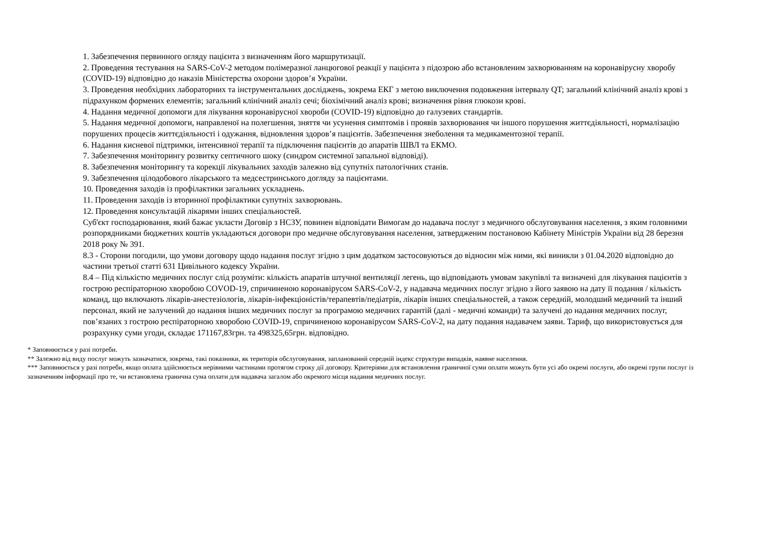1. Забезпечення первинного огляду пацієнта з визначенням його маршрутизації.
2. Проведення тестування на SARS-CoV-2 методом полімеразної ланцюгової реакції у пацієнта з підозрою або встановленим захворюванням на коронавірусну хворобу (COVID-19) відповідно до наказів Міністерства охорони здоров’я України.
3. Проведення необхідних лабораторних та інструментальних досліджень, зокрема ЕКГ з метою виключення подовження інтервалу QT; загальний клінічний аналіз крові з підрахунком формених елементів; загальний клінічний аналіз сечі; біохімічний аналіз крові; визначення рівня глюкози крові.
4. Надання медичної допомоги для лікування коронавірусної хвороби (COVID-19) відповідно до галузевих стандартів.
5. Надання медичної допомоги, направленої на полегшення, зняття чи усунення симптомів і проявів захворювання чи іншого порушення життєдіяльності, нормалізацію порушених процесів життєдіяльності і одужання, відновлення здоров’я пацієнтів. Забезпечення знеболення та медикаментозної терапії.
6. Надання кисневої підтримки, інтенсивної терапії та підключення пацієнтів до апаратів ШВЛ та ЕКМО.
7. Забезпечення моніторингу розвитку септичного шоку (синдром системної запальної відповіді).
8. Забезпечення моніторингу та корекції лікувальних заходів залежно від супутніх патологічних станів.
9. Забезпечення цілодобового лікарського та медсестринського догляду за пацієнтами.
10. Проведення заходів із профілактики загальних ускладнень.
11. Проведення заходів із вторинної профілактики супутніх захворювань.
12. Проведення консультацій лікарями інших спеціальностей.
Суб'єкт господарювання, який бажає укласти Договір з НСЗУ, повинен відповідати Вимогам до надавача послуг з медичного обслуговування населення, з яким головними розпорядниками бюджетних коштів укладаються договори про медичне обслуговування населення, затвердженим постановою Кабінету Міністрів України від 28 березня 2018 року № 391.
8.3 - Сторони погодили, що умови договору щодо надання послуг згідно з цим додатком застосовуються до відносин між ними, які виникли з 01.04.2020 відповідно до частини третьої статті 631 Цивільного кодексу України.
8.4 – Під кількістю медичних послуг слід розуміти: кількість апаратів штучної вентиляції легень, що відповідають умовам закупівлі та визначені для лікування пацієнтів з гострою респіраторною хворобою COVOD-19, спричиненою коронавірусом SARS-CoV-2, у надавача медичних послуг згідно з його заявою на дату її подання / кількість команд, що включають лікарів-анестезіологів, лікарів-інфекціоністів/терапевтів/педіатрів, лікарів інших спеціальностей, а також середній, молодший медичний та інший персонал, який не залучений до надання інших медичних послуг за програмою медичних гарантій (далі - медичні команди) та залучені до надання медичних послуг, пов’язаних з гострою респіраторною хворобою COVID-19, спричиненою коронавірусом SARS-CoV-2, на дату подання надавачем заяви. Тариф, що використовується для розрахунку суми угоди, складає 171167,83грн. та 498325,65грн. відповідно.
* Заповнюється у разі потреби.
** Залежно від виду послуг можуть зазначатися, зокрема, такі показники, як територія обслуговування, запланований середній індекс структури випадків, наявне населення.
*** Заповнюється у разі потреби, якщо оплата здійснюється нерівними частинами протягом строку дії договору. Критеріями для встановлення граничної суми оплати можуть бути усі або окремі послуги, або окремі групи послуг із зазначенням інформації про те, чи встановлена гранична сума оплати для надавача загалом або окремого місця надання медичних послуг.